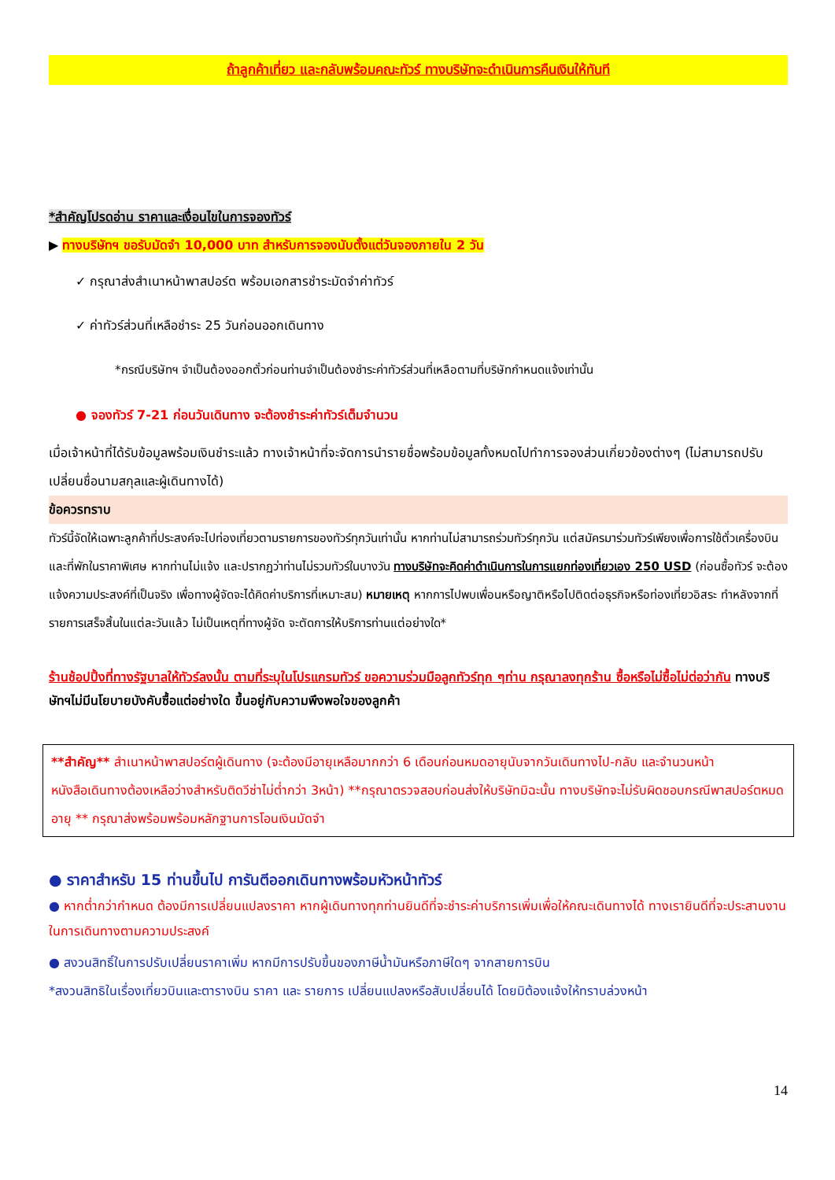ถ้าลูกค้าเที่ยว และกลับพร้อมคณะทัวร์ ทางบริษัทจะดำเนินการคืนเงินให้ทันที
*สำคัญโปรดอ่าน ราคาและเงื่อนไขในการจองทัวร์
▶ ทางบริษัทฯ ขอรับมัดจำ 10,000 บาท สำหรับการจองนับตั้งแต่วันจองภายใน 2 วัน
✓ กรุณาส่งสำเนาหน้าพาสปอร์ต พร้อมเอกสารชำระมัดจำค่าทัวร์
✓ ค่าทัวร์ส่วนที่เหลือชำระ 25 วันก่อนออกเดินทาง
*กรณีบริษัทฯ จำเป็นต้องออกตั๋วก่อนท่านจำเป็นต้องชำระค่าทัวร์ส่วนที่เหลือตามที่บริษัทกำหนดแจ้งเท่านั้น
● จองทัวร์ 7-21 ก่อนวันเดินทาง จะต้องชำระค่าทัวร์เต็มจำนวน
เมื่อเจ้าหน้าที่ได้รับข้อมูลพร้อมเงินชำระแล้ว ทางเจ้าหน้าที่จะจัดการนำรายชื่อพร้อมข้อมูลทั้งหมดไปทำการจองส่วนเกี่ยวข้องต่างๆ (ไม่สามารถปรับเปลี่ยนชื่อนามสกุลและผู้เดินทางได้)
ข้อควรทราบ
ทัวร์นี้จัดให้เฉพาะลูกค้าที่ประสงค์จะไปท่องเที่ยวตามรายการของทัวร์ทุกวันเท่านั้น หากท่านไม่สามารถร่วมทัวร์ทุกวัน แต่สมัครมาร่วมทัวร์เพียงเพื่อการใช้ตั๋วเครื่องบินและที่พักในราคาพิเศษ หากท่านไม่แจ้ง และปรากฏว่าท่านไม่รวมทัวร์ในบางวัน ทางบริษัทจะคิดค่าดำเนินการในการแยกท่องเที่ยวเอง 250 USD (ก่อนซื้อทัวร์ จะต้องแจ้งความประสงค์ที่เป็นจริง เพื่อทางผู้จัดจะได้คิดค่าบริการที่เหมาะสม) หมายเหตุ หากการไปพบเพื่อนหรือญาติหรือไปติดต่อธุรกิจหรือท่องเที่ยวอิสระ ทำหลังจากที่รายการเสร็จสิ้นในแต่ละวันแล้ว ไม่เป็นเหตุที่ทางผู้จัด จะตัดการให้บริการท่านแต่อย่างใด*
ร้านช้อปปิ้งที่ทางรัฐบาลให้ทัวร์ลงนั้น ตามที่ระบุในโปรแกรมทัวร์ ขอความร่วมมือลูกทัวร์ทุก ๆท่าน กรุณาลงทุกร้าน ซื้อหรือไม่ซื้อไม่ต่อว่ากัน ทางบริษัทฯไม่มีนโยบายบังคับซื้อแต่อย่างใด ขึ้นอยู่กับความพึงพอใจของลูกค้า
**สำคัญ** สำเนาหน้าพาสปอร์ตผู้เดินทาง (จะต้องมีอายุเหลือมากกว่า 6 เดือนก่อนหมดอายุนับจากวันเดินทางไป-กลับ และจำนวนหน้าหนังสือเดินทางต้องเหลือว่างสำหรับติดวีซ่าไม่ต่ำกว่า 3หน้า) **กรุณาตรวจสอบก่อนส่งให้บริษัทมิฉะนั้น ทางบริษัทจะไม่รับผิดชอบกรณีพาสปอร์ตหมดอายุ ** กรุณาส่งพร้อมพร้อมหลักฐานการโอนเงินมัดจำ
● ราคาสำหรับ 15 ท่านขึ้นไป การันตีออกเดินทางพร้อมหัวหน้าทัวร์
● หากต่ำกว่ากำหนด ต้องมีการเปลี่ยนแปลงราคา หากผู้เดินทางทุกท่านยินดีที่จะชำระค่าบริการเพิ่มเพื่อให้คณะเดินทางได้ ทางเรายินดีที่จะประสานงานในการเดินทางตามความประสงค์
● สงวนสิทธิ์ในการปรับเปลี่ยนราคาเพิ่ม หากมีการปรับขึ้นของภาษีน้ำมันหรือภาษีใดๆ จากสายการบิน
*สงวนสิทธิในเรื่องเที่ยวบินและตารางบิน ราคา และ รายการ เปลี่ยนแปลงหรือสับเปลี่ยนได้ โดยมิต้องแจ้งให้ทราบล่วงหน้า
14